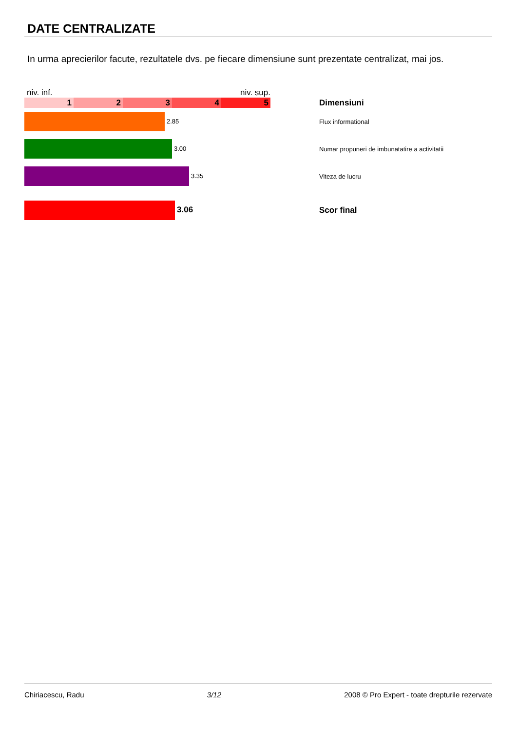DATE CENTRALIZATE
In urma aprecierilor facute, rezultatele dvs. pe fiecare dimensiune sunt prezentate centralizat, mai jos.
| niv. inf. niv. sup. 1 2 3 4 5 | Dimensiuni |
| 2.85 | Flux informational |
| 3.00 | Numar propuneri de imbunatatire a activitatii |
| 3.35 | Viteza de lucru |
| 3.06 | Scor final |
Chiriacescu, Radu 3/12 2008 © Pro Expert - toate drepturile rezervate